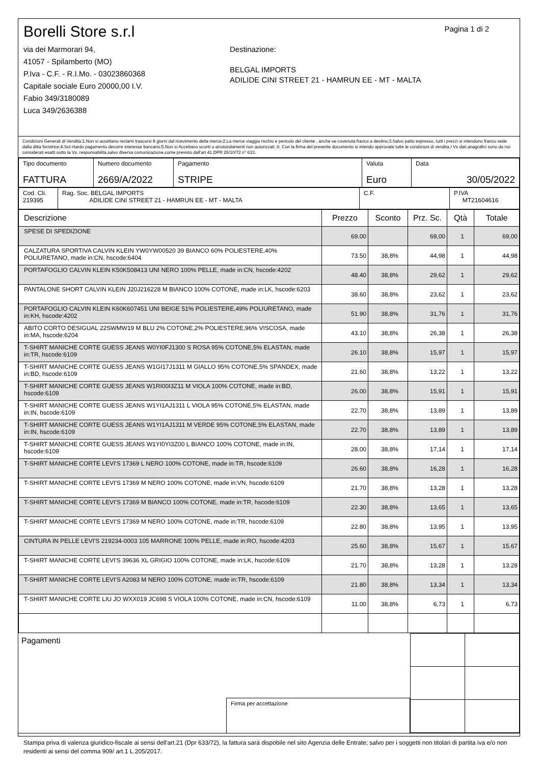Borelli Store s.r.l
via dei Marmorari 94,
41057 - Spilamberto (MO)
P.Iva - C.F. - R.I.Mo. - 03023860368
Capitale sociale Euro 20000,00 I.V.
Fabio 349/3180089
Luca 349/2636388
Pagina 1 di 2
Destinazione:
BELGAL IMPORTS
ADILIDE CINI STREET 21 - HAMRUN EE - MT - MALTA
Condizioni Generali di Vendita:1.Non si accettano reclami trascorsi 8 giorni dal ricevimento della merce;2.La merce viaggia rischio e pericolo del cliente , anche se covenuta franco a destino;3.Salvo patto espresso, tutti i prezzi si intendono franco sede dalla ditta fornitrice;4.Sul ritardo pagamento decorre interesse bancario;5.Non si Accettano sconti o arrotondamenti non autorizzati ;6. Con la firma del presente documento si intendo approvate tutte le condizioni di vendita.I Vs dati anagrafici sono da noi considerati esatti sotto la Vs. responsabilità,salvo diversa comunicazione,come previsto dall'art 41 DPR 26/10/72 n° 633.
| Tipo documento FATTURA | Numero documento 2669/A/2022 | Pagamento STRIPE | Valuta Euro | Data 30/05/2022 |
| Cod. Cli. 219395 | Rag. Soc. BELGAL IMPORTS ADILIDE CINI STREET 21 - HAMRUN EE - MT - MALTA | C.F. | P.IVA MT21604616 |
| Descrizione | Prezzo | Sconto | Prz. Sc. | Qtà | Totale |
| --- | --- | --- | --- | --- | --- |
| SPESE DI SPEDIZIONE | 69.00 | | 69,00 | 1 | 69,00 |
| CALZATURA SPORTIVA CALVIN KLEIN YW0YW00520 39 BIANCO 60% POLIESTERE,40% POLIURETANO, made in:CN, hscode:6404 | 73.50 | 38,8% | 44,98 | 1 | 44,98 |
| PORTAFOGLIO CALVIN KLEIN K50K508413 UNI NERO 100% PELLE, made in:CN, hscode:4202 | 48.40 | 38,8% | 29,62 | 1 | 29,62 |
| PANTALONE SHORT CALVIN KLEIN J20J216228 M BIANCO 100% COTONE, made in:LK, hscode:6203 | 38.60 | 38,8% | 23,62 | 1 | 23,62 |
| PORTAFOGLIO CALVIN KLEIN K60K607451 UNI BEIGE 51% POLIESTERE,49% POLIURETANO, made in:KH, hscode:4202 | 51.90 | 38,8% | 31,76 | 1 | 31,76 |
| ABITO CORTO DESIGUAL 22SWMW19 M BLU 2% COTONE,2% POLIESTERE,96% VISCOSA, made in:MA, hscode:6204 | 43.10 | 38,8% | 26,38 | 1 | 26,38 |
| T-SHIRT MANICHE CORTE GUESS JEANS W0YI0FJ1300 S ROSA 95% COTONE,5% ELASTAN, made in:TR, hscode:6109 | 26.10 | 38,8% | 15,97 | 1 | 15,97 |
| T-SHIRT MANICHE CORTE GUESS JEANS W1GI17J1311 M GIALLO 95% COTONE,5% SPANDEX, made in:BD, hscode:6109 | 21.60 | 38,8% | 13,22 | 1 | 13,22 |
| T-SHIRT MANICHE CORTE GUESS JEANS W1RI00I3Z11 M VIOLA 100% COTONE, made in:BD, hscode:6109 | 26.00 | 38,8% | 15,91 | 1 | 15,91 |
| T-SHIRT MANICHE CORTE GUESS JEANS W1YI1AJ1311 L VIOLA 95% COTONE,5% ELASTAN, made in:IN, hscode:6109 | 22.70 | 38,8% | 13,89 | 1 | 13,89 |
| T-SHIRT MANICHE CORTE GUESS JEANS W1YI1AJ1311 M VERDE 95% COTONE,5% ELASTAN, made in:IN, hscode:6109 | 22.70 | 38,8% | 13,89 | 1 | 13,89 |
| T-SHIRT MANICHE CORTE GUESS JEANS W1YI0YI3Z00 L BIANCO 100% COTONE, made in:IN, hscode:6109 | 28.00 | 38,8% | 17,14 | 1 | 17,14 |
| T-SHIRT MANICHE CORTE LEVI'S 17369 L NERO 100% COTONE, made in:TR, hscode:6109 | 26.60 | 38,8% | 16,28 | 1 | 16,28 |
| T-SHIRT MANICHE CORTE LEVI'S 17369 M NERO 100% COTONE, made in:VN, hscode:6109 | 21.70 | 38,8% | 13,28 | 1 | 13,28 |
| T-SHIRT MANICHE CORTE LEVI'S 17369 M BIANCO 100% COTONE, made in:TR, hscode:6109 | 22.30 | 38,8% | 13,65 | 1 | 13,65 |
| T-SHIRT MANICHE CORTE LEVI'S 17369 M NERO 100% COTONE, made in:TR, hscode:6109 | 22.80 | 38,8% | 13,95 | 1 | 13,95 |
| CINTURA IN PELLE LEVI'S 219234-0003 105 MARRONE 100% PELLE, made in:RO, hscode:4203 | 25.60 | 38,8% | 15,67 | 1 | 15,67 |
| T-SHIRT MANICHE CORTE LEVI'S 39636 XL GRIGIO 100% COTONE, made in:LK, hscode:6109 | 21.70 | 38,8% | 13,28 | 1 | 13,28 |
| T-SHIRT MANICHE CORTE LEVI'S A2083 M NERO 100% COTONE, made in:TR, hscode:6109 | 21.80 | 38,8% | 13,34 | 1 | 13,34 |
| T-SHIRT MANICHE CORTE LIU JO WXX019 JC698 S VIOLA 100% COTONE, made in:CN, hscode:6109 | 11.00 | 38,8% | 6,73 | 1 | 6,73 |
Pagamenti
Firma per accettazione
Stampa priva di valenza giuridico-fiscale ai sensi dell'art.21 (Dpr 633/72), la fattura sarà dispobile nel sito Agenzia delle Entrate; salvo per i soggetti non titolari di partita iva e/o non residenti ai sensi del comma 909/ art.1 L.205/2017.